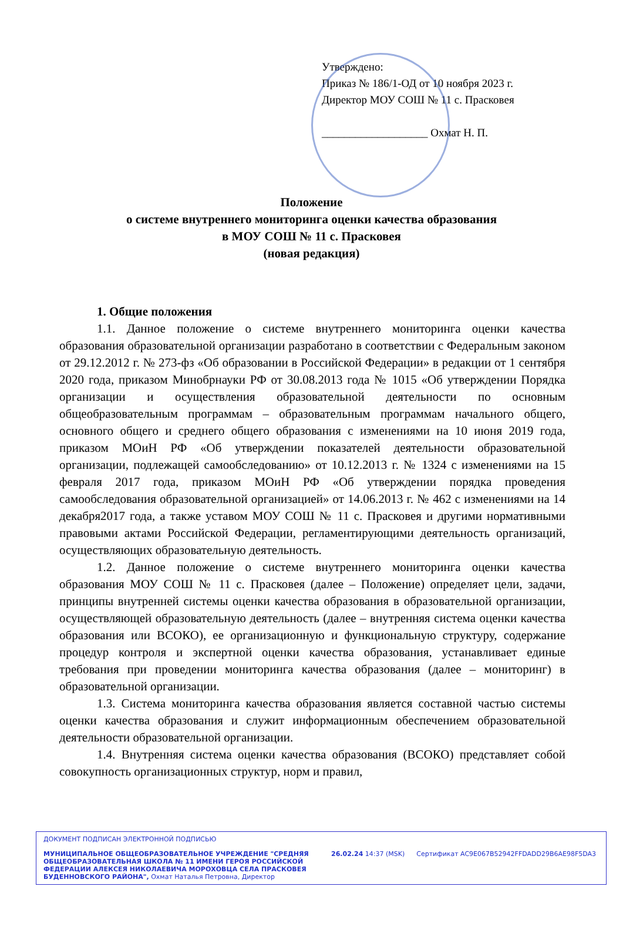Утверждено:
Приказ № 186/1-ОД от 10 ноября 2023 г.
Директор МОУ СОШ № 11 с. Прасковея
___________________ Охмат Н. П.
Положение
о системе внутреннего мониторинга оценки качества образования
в МОУ СОШ № 11 с. Прасковея
(новая редакция)
1. Общие положения
1.1. Данное положение о системе внутреннего мониторинга оценки качества образования образовательной организации разработано в соответствии с Федеральным законом от 29.12.2012 г. № 273-фз «Об образовании в Российской Федерации» в редакции от 1 сентября 2020 года, приказом Минобрнауки РФ от 30.08.2013 года № 1015 «Об утверждении Порядка организации и осуществления образовательной деятельности по основным общеобразовательным программам – образовательным программам начального общего, основного общего и среднего общего образования с изменениями на 10 июня 2019 года, приказом МОиН РФ «Об утверждении показателей деятельности образовательной организации, подлежащей самообследованию» от 10.12.2013 г. № 1324 с изменениями на 15 февраля 2017 года, приказом МОиН РФ «Об утверждении порядка проведения самообследования образовательной организацией» от 14.06.2013 г. № 462 с изменениями на 14 декабря2017 года, а также уставом МОУ СОШ № 11 с. Прасковея и другими нормативными правовыми актами Российской Федерации, регламентирующими деятельность организаций, осуществляющих образовательную деятельность.
1.2. Данное положение о системе внутреннего мониторинга оценки качества образования МОУ СОШ № 11 с. Прасковея (далее – Положение) определяет цели, задачи, принципы внутренней системы оценки качества образования в образовательной организации, осуществляющей образовательную деятельность (далее – внутренняя система оценки качества образования или ВСОКО), ее организационную и функциональную структуру, содержание процедур контроля и экспертной оценки качества образования, устанавливает единые требования при проведении мониторинга качества образования (далее – мониторинг) в образовательной организации.
1.3. Система мониторинга качества образования является составной частью системы оценки качества образования и служит информационным обеспечением образовательной деятельности образовательной организации.
1.4. Внутренняя система оценки качества образования (ВСОКО) представляет собой совокупность организационных структур, норм и правил,
ДОКУМЕНТ ПОДПИСАН ЭЛЕКТРОННОЙ ПОДПИСЬЮ
МУНИЦИПАЛЬНОЕ ОБЩЕОБРАЗОВАТЕЛЬНОЕ УЧРЕЖДЕНИЕ "СРЕДНЯЯ ОБЩЕОБРАЗОВАТЕЛЬНАЯ ШКОЛА № 11 ИМЕНИ ГЕРОЯ РОССИЙСКОЙ ФЕДЕРАЦИИ АЛЕКСЕЯ НИКОЛАЕВИЧА МОРОХОВЦА СЕЛА ПРАСКОВЕЯ БУДЕННОВСКОГО РАЙОНА", Охмат Наталья Петровна, Директор
26.02.24 14:37 (MSK) Сертификат AC9E067B52942FFDADD29B6AE98F5DA3